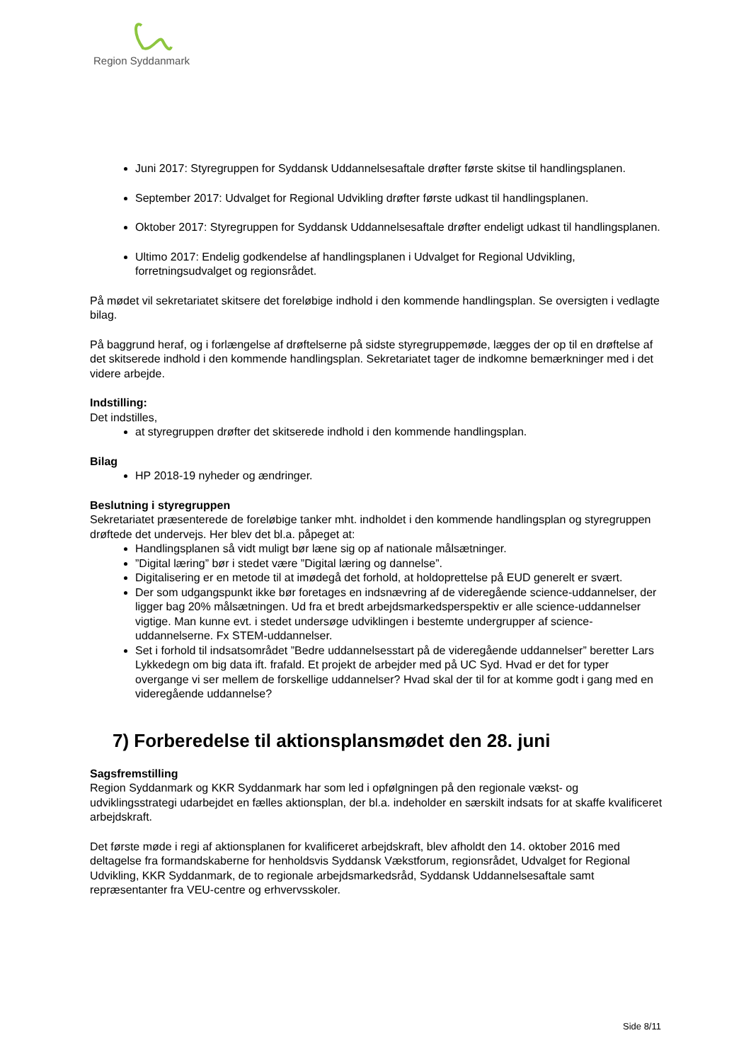Region Syddanmark
Juni 2017: Styregruppen for Syddansk Uddannelsesaftale drøfter første skitse til handlingsplanen.
September 2017: Udvalget for Regional Udvikling drøfter første udkast til handlingsplanen.
Oktober 2017: Styregruppen for Syddansk Uddannelsesaftale drøfter endeligt udkast til handlingsplanen.
Ultimo 2017: Endelig godkendelse af handlingsplanen i Udvalget for Regional Udvikling, forretningsudvalget og regionsrådet.
På mødet vil sekretariatet skitsere det foreløbige indhold i den kommende handlingsplan. Se oversigten i vedlagte bilag.
På baggrund heraf, og i forlængelse af drøftelserne på sidste styregruppemøde, lægges der op til en drøftelse af det skitserede indhold i den kommende handlingsplan. Sekretariatet tager de indkomne bemærkninger med i det videre arbejde.
Indstilling:
Det indstilles,
at styregruppen drøfter det skitserede indhold i den kommende handlingsplan.
Bilag
HP 2018-19 nyheder og ændringer.
Beslutning i styregruppen
Sekretariatet præsenterede de foreløbige tanker mht. indholdet i den kommende handlingsplan og styregruppen drøftede det undervejs. Her blev det bl.a. påpeget at:
Handlingsplanen så vidt muligt bør læne sig op af nationale målsætninger.
”Digital læring” bør i stedet være ”Digital læring og dannelse”.
Digitalisering er en metode til at imødegå det forhold, at holdoprettelse på EUD generelt er svært.
Der som udgangspunkt ikke bør foretages en indsnævring af de videregående science-uddannelser, der ligger bag 20% målsætningen. Ud fra et bredt arbejdsmarkedsperspektiv er alle science-uddannelser vigtige. Man kunne evt. i stedet undersøge udviklingen i bestemte undergrupper af science-uddannelserne. Fx STEM-uddannelser.
Set i forhold til indsatsområdet ”Bedre uddannelsesstart på de videregående uddannelser” beretter Lars Lykkedegn om big data ift. frafald. Et projekt de arbejder med på UC Syd. Hvad er det for typer overgange vi ser mellem de forskellige uddannelser? Hvad skal der til for at komme godt i gang med en videregående uddannelse?
7) Forberedelse til aktionsplansmødet den 28. juni
Sagsfremstilling
Region Syddanmark og KKR Syddanmark har som led i opfølgningen på den regionale vækst- og udviklingsstrategi udarbejdet en fælles aktionsplan, der bl.a. indeholder en særskilt indsats for at skaffe kvalificeret arbejdskraft.
Det første møde i regi af aktionsplanen for kvalificeret arbejdskraft, blev afholdt den 14. oktober 2016 med deltagelse fra formandskaberne for henholdsvis Syddansk Vækstforum, regionsrådet, Udvalget for Regional Udvikling, KKR Syddanmark, de to regionale arbejdsmarkedsråd, Syddansk Uddannelsesaftale samt repræsentanter fra VEU-centre og erhvervsskoler.
Side 8/11